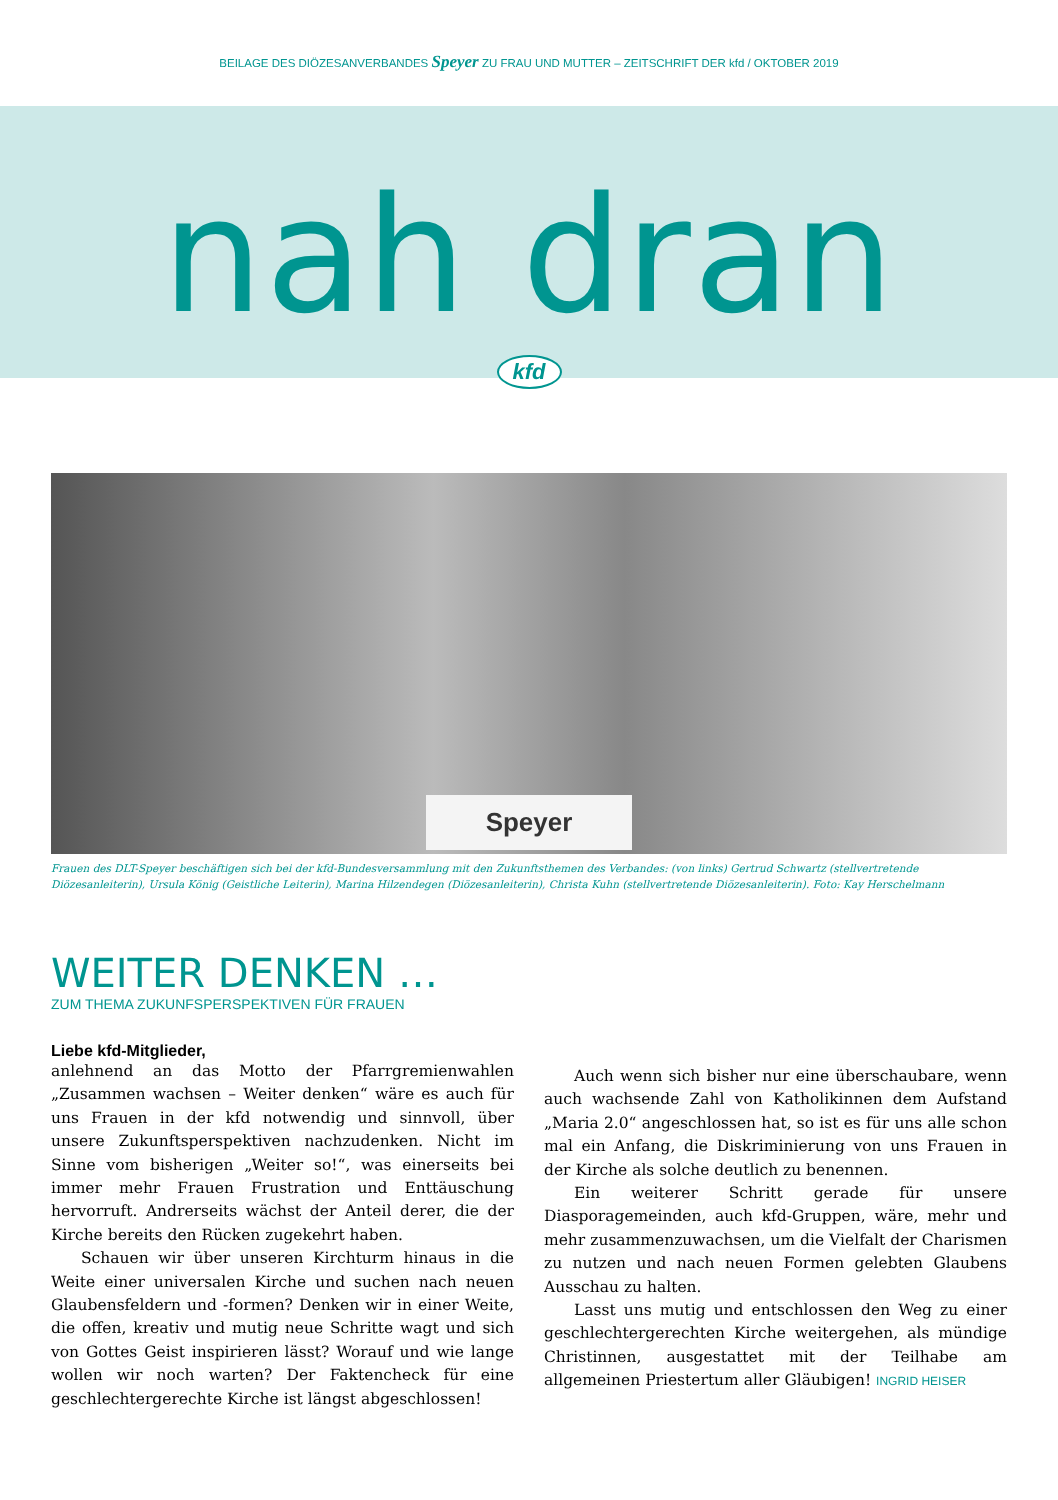BEILAGE DES DIÖZESANVERBANDES Speyer ZU FRAU UND MUTTER – ZEITSCHRIFT DER kfd / OKTOBER 2019
nah dran
kfd
Speyer
Frauen des DLT-Speyer beschäftigen sich bei der kfd-Bundesversammlung mit den Zukunftsthemen des Verbandes: (von links) Gertrud Schwartz (stellvertretende Diözesanleiterin), Ursula König (Geistliche Leiterin), Marina Hilzendegen (Diözesanleiterin), Christa Kuhn (stellvertretende Diözesanleiterin). Foto: Kay Herschelmann
WEITER DENKEN …
ZUM THEMA ZUKUNFSPERSPEKTIVEN FÜR FRAUEN
Liebe kfd-Mitglieder,
anlehnend an das Motto der Pfarrgremienwahlen „Zusammen wachsen – Weiter denken“ wäre es auch für uns Frauen in der kfd notwendig und sinnvoll, über unsere Zukunftsperspektiven nachzudenken. Nicht im Sinne vom bisherigen „Weiter so!“, was einerseits bei immer mehr Frauen Frustration und Enttäuschung hervorruft. Andrerseits wächst der Anteil derer, die der Kirche bereits den Rücken zugekehrt haben.
Schauen wir über unseren Kirchturm hinaus in die Weite einer universalen Kirche und suchen nach neuen Glaubensfeldern und -formen? Denken wir in einer Weite, die offen, kreativ und mutig neue Schritte wagt und sich von Gottes Geist inspirieren lässt? Worauf und wie lange wollen wir noch warten? Der Faktencheck für eine geschlechtergerechte Kirche ist längst abgeschlossen!
Auch wenn sich bisher nur eine überschaubare, wenn auch wachsende Zahl von Katholikinnen dem Aufstand „Maria 2.0“ angeschlossen hat, so ist es für uns alle schon mal ein Anfang, die Diskriminierung von uns Frauen in der Kirche als solche deutlich zu benennen.
Ein weiterer Schritt gerade für unsere Diasporagemeinden, auch kfd-Gruppen, wäre, mehr und mehr zusammenzuwachsen, um die Vielfalt der Charismen zu nutzen und nach neuen Formen gelebten Glaubens Ausschau zu halten.
Lasst uns mutig und entschlossen den Weg zu einer geschlechtergerechten Kirche weitergehen, als mündige Christinnen, ausgestattet mit der Teilhabe am allgemeinen Priestertum aller Gläubigen! INGRID HEISER